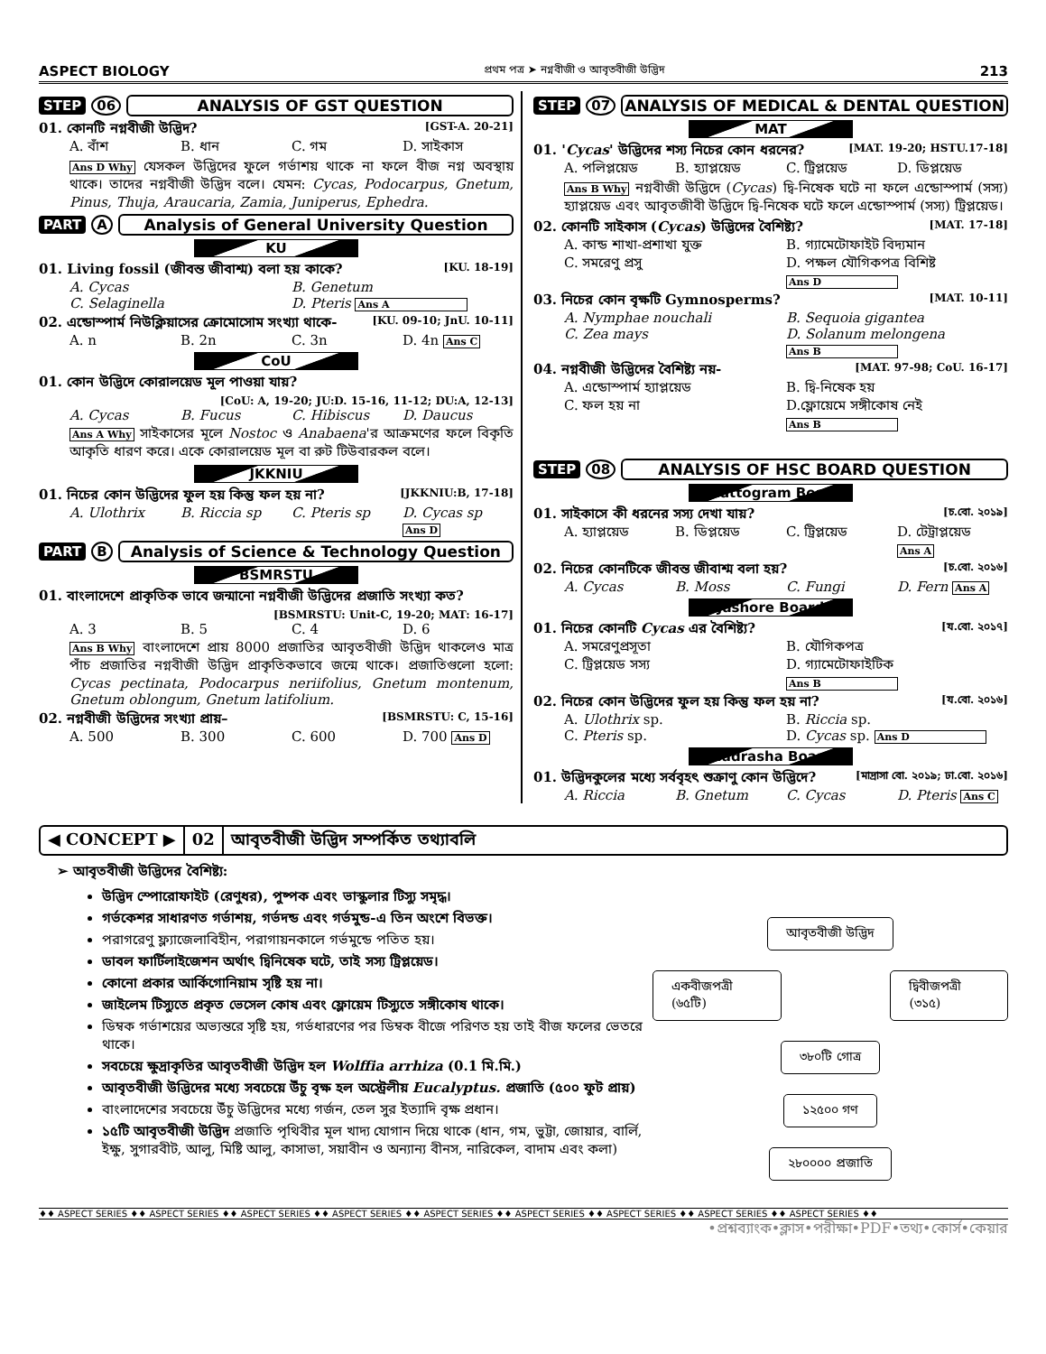ASPECT BIOLOGY প্রথম পত্র ➤ নগ্নবীজী ও আবৃতবীজী উদ্ভিদ 213
STEP 06 ANALYSIS OF GST QUESTION
01. কোনটি নগ্নবীজী উদ্ভিদ? [GST-A. 20-21]
A. বাঁশ B. ধান C. গম D. সাইকাস
Ans D Why যেসকল উদ্ভিদের ফুলে গর্ভাশয় থাকে না ফলে বীজ নগ্ন অবস্থায় থাকে। তাদের নগ্নবীজী উদ্ভিদ বলে। যেমন: Cycas, Podocarpus, Gnetum, Pinus, Thuja, Araucaria, Zamia, Juniperus, Ephedra.
PART A Analysis of General University Question
KU
01. Living fossil (জীবন্ত জীবাশ্ম) বলা হয় কাকে? [KU. 18-19]
A. Cycas B. Genetum C. Selaginella D. Pteris Ans A
02. এন্ডোস্পার্ম নিউক্লিয়াসের ক্রোমোসোম সংখ্যা থাকে- [KU. 09-10; JnU. 10-11]
A. n B. 2n C. 3n D. 4n Ans C
CoU
01. কোন উদ্ভিদে কোরালয়েড মূল পাওয়া যায়?
[CoU: A, 19-20; JU:D. 15-16, 11-12; DU:A, 12-13]
A. Cycas B. Fucus C. Hibiscus D. Daucus
Ans A Why সাইকাসের মূলে Nostoc ও Anabaena'র আক্রমণের ফলে বিকৃতি আকৃতি ধারণ করে। একে কোরালয়েড মূল বা রুট টিউবারকল বলে।
JKKNIU
01. নিচের কোন উদ্ভিদের ফুল হয় কিন্তু ফল হয় না? [JKKNIU:B, 17-18]
A. Ulothrix B. Riccia sp C. Pteris sp D. Cycas sp Ans D
PART B Analysis of Science & Technology Question
BSMRSTU
01. বাংলাদেশে প্রাকৃতিক ভাবে জন্মানো নগ্নবীজী উদ্ভিদের প্রজাতি সংখ্যা কত?
[BSMRSTU: Unit-C, 19-20; MAT: 16-17]
A. 3 B. 5 C. 4 D. 6
Ans B Why বাংলাদেশে প্রায় 8000 প্রজাতির আবৃতবীজী উদ্ভিদ থাকলেও মাত্র পাঁচ প্রজাতির নগ্নবীজী উদ্ভিদ প্রাকৃতিকভাবে জন্মে থাকে। প্রজাতিগুলো হলো: Cycas pectinata, Podocarpus neriifolius, Gnetum montenum, Gnetum oblongum, Gnetum latifolium.
02. নগ্নবীজী উদ্ভিদের সংখ্যা প্রায়– [BSMRSTU: C, 15-16]
A. 500 B. 300 C. 600 D. 700 Ans D
STEP 07 ANALYSIS OF MEDICAL & DENTAL QUESTION
MAT
01. 'Cycas' উদ্ভিদের শস্য নিচের কোন ধরনের? [MAT. 19-20; HSTU.17-18]
A. পলিপ্লয়েড B. হ্যাপ্লয়েড C. ট্রিপ্লয়েড D. ডিপ্লয়েড
Ans B Why নগ্নবীজী উদ্ভিদে (Cycas) দ্বি-নিষেক ঘটে না ফলে এন্ডোস্পার্ম (সস্য) হ্যাপ্লয়েড এবং আবৃতজীবী উদ্ভিদে দ্বি-নিষেক ঘটে ফলে এন্ডোস্পার্ম (সস্য) ট্রিপ্লয়েড।
02. কোনটি সাইকাস (Cycas) উদ্ভিদের বৈশিষ্ট্য? [MAT. 17-18]
A. কান্ড শাখা-প্রশাখা যুক্ত B. গ্যামেটোফাইট বিদ্যমান C. সমরেণু প্রসু D. পক্ষল যৌগিকপত্র বিশিষ্ট Ans D
03. নিচের কোন বৃক্ষটি Gymnosperms? [MAT. 10-11]
A. Nymphae nouchali B. Sequoia gigantea C. Zea mays D. Solanum melongena Ans B
04. নগ্নবীজী উদ্ভিদের বৈশিষ্ট্য নয়- [MAT. 97-98; CoU. 16-17]
A. এন্ডোস্পার্ম হ্যাপ্লয়েড B. দ্বি-নিষেক হয় C. ফল হয় না D.ফ্লোয়েমে সঙ্গীকোষ নেই Ans B
STEP 08 ANALYSIS OF HSC BOARD QUESTION
Chattogram Board
01. সাইকাসে কী ধরনের সস্য দেখা যায়? [চ.বো. ২০১৯]
A. হ্যাপ্লয়েড B. ডিপ্লয়েড C. ট্রিপ্লয়েড D. টেট্রাপ্লয়েড Ans A
02. নিচের কোনটিকে জীবন্ত জীবাশ্ম বলা হয়? [চ.বো. ২০১৬]
A. Cycas B. Moss C. Fungi D. Fern Ans A
Jashore Board
01. নিচের কোনটি Cycas এর বৈশিষ্ট্য? [য.বো. ২০১৭]
A. সমরেণুপ্রসূতা B. যৌগিকপত্র C. ট্রিপ্লয়েড সস্য D. গ্যামেটোফাইটিক Ans B
02. নিচের কোন উদ্ভিদের ফুল হয় কিন্তু ফল হয় না? [য.বো. ২০১৬]
A. Ulothrix sp. B. Riccia sp. C. Pteris sp. D. Cycas sp. Ans D
Madrasha Board
01. উদ্ভিদকুলের মধ্যে সর্ববৃহৎ শুক্রাণু কোন উদ্ভিদে? [মাদ্রাসা বো. ২০১৯; ঢা.বো. ২০১৬]
A. Riccia B. Gnetum C. Cycas D. Pteris Ans C
◀ CONCEPT ▶ 02 আবৃতবীজী উদ্ভিদ সম্পর্কিত তথ্যাবলি
➢ আবৃতবীজী উদ্ভিদের বৈশিষ্ট্য:
উদ্ভিদ স্পোরোফাইট (রেণুধর), পুষ্পক এবং ভাস্কুলার টিস্যু সমৃদ্ধ।
গর্ভকেশর সাধারণত গর্ভাশয়, গর্ভদন্ড এবং গর্ভমুন্ড-এ তিন অংশে বিভক্ত।
পরাগরেণু ফ্ল্যাজেলাবিহীন, পরাগায়নকালে গর্ভমুন্ডে পতিত হয়।
ডাবল ফার্টিলাইজেশন অর্থাৎ দ্বিনিষেক ঘটে, তাই সস্য ট্রিপ্লয়েড।
কোনো প্রকার আর্কিগোনিয়াম সৃষ্টি হয় না।
জাইলেম টিস্যুতে প্রকৃত ভেসেল কোষ এবং ফ্লোয়েম টিস্যুতে সঙ্গীকোষ থাকে।
ডিম্বক গর্ভাশয়ের অভ্যন্তরে সৃষ্টি হয়, গর্ভধারণের পর ডিম্বক বীজে পরিণত হয় তাই বীজ ফলের ভেতরে থাকে।
সবচেয়ে ক্ষুদ্রাকৃতির আবৃতবীজী উদ্ভিদ হল Wolffia arrhiza (0.1 মি.মি.)
আবৃতবীজী উদ্ভিদের মধ্যে সবচেয়ে উঁচু বৃক্ষ হল অস্ট্রেলীয় Eucalyptus. প্রজাতি (৫০০ ফুট প্রায়)
বাংলাদেশের সবচেয়ে উঁচু উদ্ভিদের মধ্যে গর্জন, তেল সুর ইত্যাদি বৃক্ষ প্রধান।
১৫টি আবৃতবীজী উদ্ভিদ প্রজাতি পৃথিবীর মূল খাদ্য যোগান দিয়ে থাকে (ধান, গম, ভুট্টা, জোয়ার, বার্লি, ইক্ষু, সুগারবীট, আলু, মিষ্টি আলু, কাসাভা, সয়াবীন ও অন্যান্য বীনস, নারিকেল, বাদাম এবং কলা)
আবৃতবীজী উদ্ভিদ
একবীজপত্রী (৬৫টি) দ্বিবীজপত্রী (৩১৫)
৩৮০টি গোত্র
১২৫০০ গণ
২৮০০০০ প্রজাতি
♦♦ ASPECT SERIES ♦♦ ASPECT SERIES ♦♦ ASPECT SERIES ♦♦ ASPECT SERIES ♦♦ ASPECT SERIES ♦♦ ASPECT SERIES ♦♦ ASPECT SERIES ♦♦ ASPECT SERIES ♦♦ ASPECT SERIES ♦♦
•প্রশ্নব্যাংক•ক্লাস•পরীক্ষা•PDF•তথ্য•কোর্স•কেয়ার